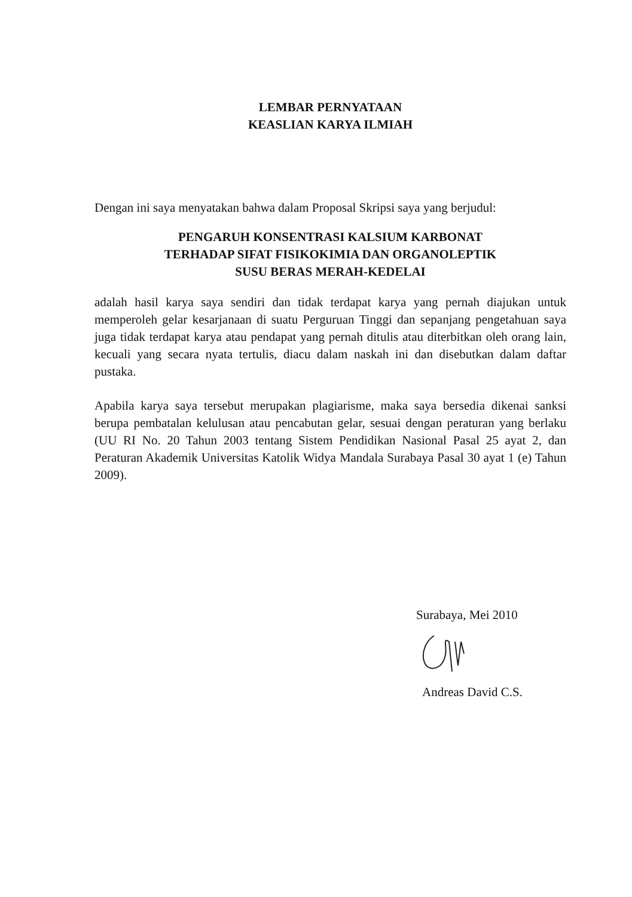LEMBAR PERNYATAAN
KEASLIAN KARYA ILMIAH
Dengan ini saya menyatakan bahwa dalam Proposal Skripsi saya yang berjudul:
PENGARUH KONSENTRASI KALSIUM KARBONAT
TERHADAP SIFAT FISIKOKIMIA DAN ORGANOLEPTIK
SUSU BERAS MERAH-KEDELAI
adalah hasil karya saya sendiri dan tidak terdapat karya yang pernah diajukan untuk memperoleh gelar kesarjanaan di suatu Perguruan Tinggi dan sepanjang pengetahuan saya juga tidak terdapat karya atau pendapat yang pernah ditulis atau diterbitkan oleh orang lain, kecuali yang secara nyata tertulis, diacu dalam naskah ini dan disebutkan dalam daftar pustaka.
Apabila karya saya tersebut merupakan plagiarisme, maka saya bersedia dikenai sanksi berupa pembatalan kelulusan atau pencabutan gelar, sesuai dengan peraturan yang berlaku (UU RI No. 20 Tahun 2003 tentang Sistem Pendidikan Nasional Pasal 25 ayat 2, dan Peraturan Akademik Universitas Katolik Widya Mandala Surabaya Pasal 30 ayat 1 (e) Tahun 2009).
Surabaya, Mei 2010
Andreas David C.S.